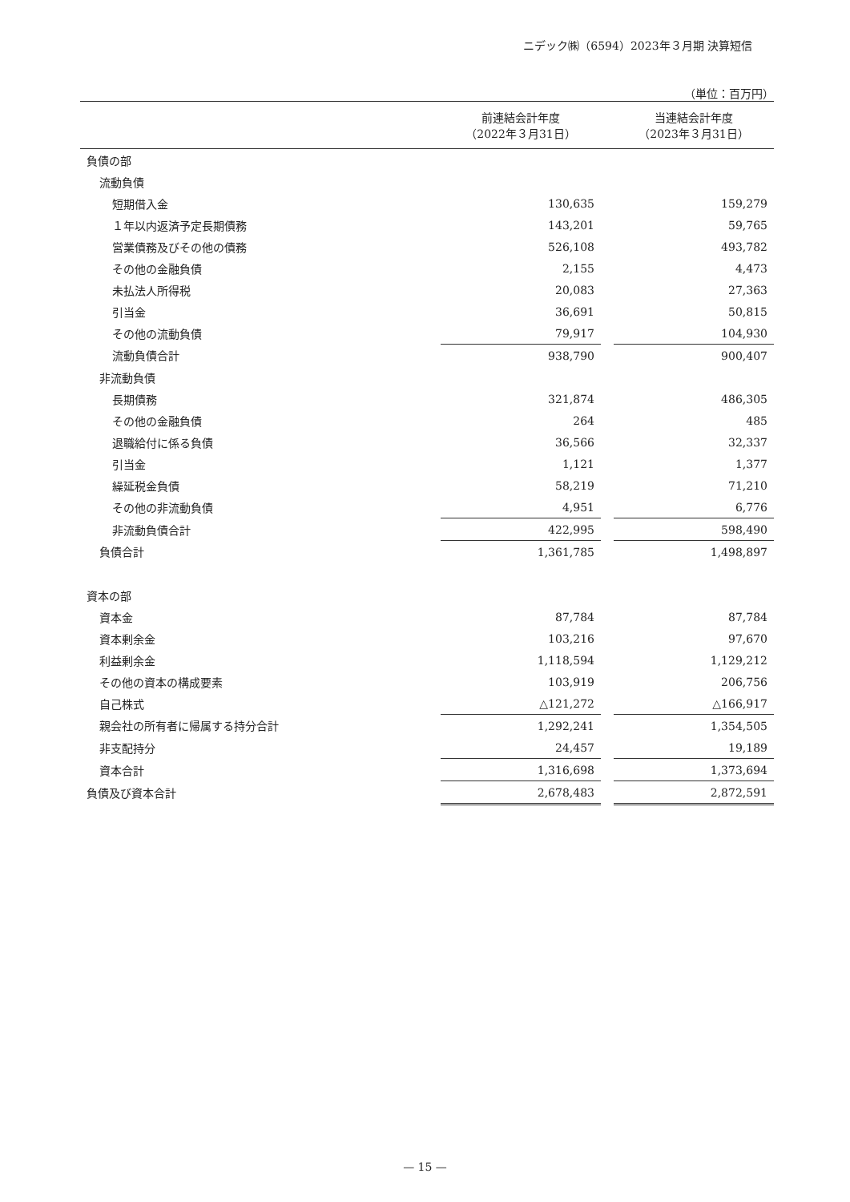ニデック㈱（6594）2023年３月期 決算短信
（単位：百万円）
| | 前連結会計年度 （2022年３月31日） | | 当連結会計年度 （2023年３月31日） |
| --- | --- | --- | --- |
| 負債の部 | | | |
| 流動負債 | | | |
| 短期借入金 | 130,635 | | 159,279 |
| １年以内返済予定長期債務 | 143,201 | | 59,765 |
| 営業債務及びその他の債務 | 526,108 | | 493,782 |
| その他の金融負債 | 2,155 | | 4,473 |
| 未払法人所得税 | 20,083 | | 27,363 |
| 引当金 | 36,691 | | 50,815 |
| その他の流動負債 | 79,917 | | 104,930 |
| 流動負債合計 | 938,790 | | 900,407 |
| 非流動負債 | | | |
| 長期債務 | 321,874 | | 486,305 |
| その他の金融負債 | 264 | | 485 |
| 退職給付に係る負債 | 36,566 | | 32,337 |
| 引当金 | 1,121 | | 1,377 |
| 繰延税金負債 | 58,219 | | 71,210 |
| その他の非流動負債 | 4,951 | | 6,776 |
| 非流動負債合計 | 422,995 | | 598,490 |
| 負債合計 | 1,361,785 | | 1,498,897 |
| 資本の部 | | | |
| 資本金 | 87,784 | | 87,784 |
| 資本剰余金 | 103,216 | | 97,670 |
| 利益剰余金 | 1,118,594 | | 1,129,212 |
| その他の資本の構成要素 | 103,919 | | 206,756 |
| 自己株式 | △121,272 | | △166,917 |
| 親会社の所有者に帰属する持分合計 | 1,292,241 | | 1,354,505 |
| 非支配持分 | 24,457 | | 19,189 |
| 資本合計 | 1,316,698 | | 1,373,694 |
| 負債及び資本合計 | 2,678,483 | | 2,872,591 |
— 15 —